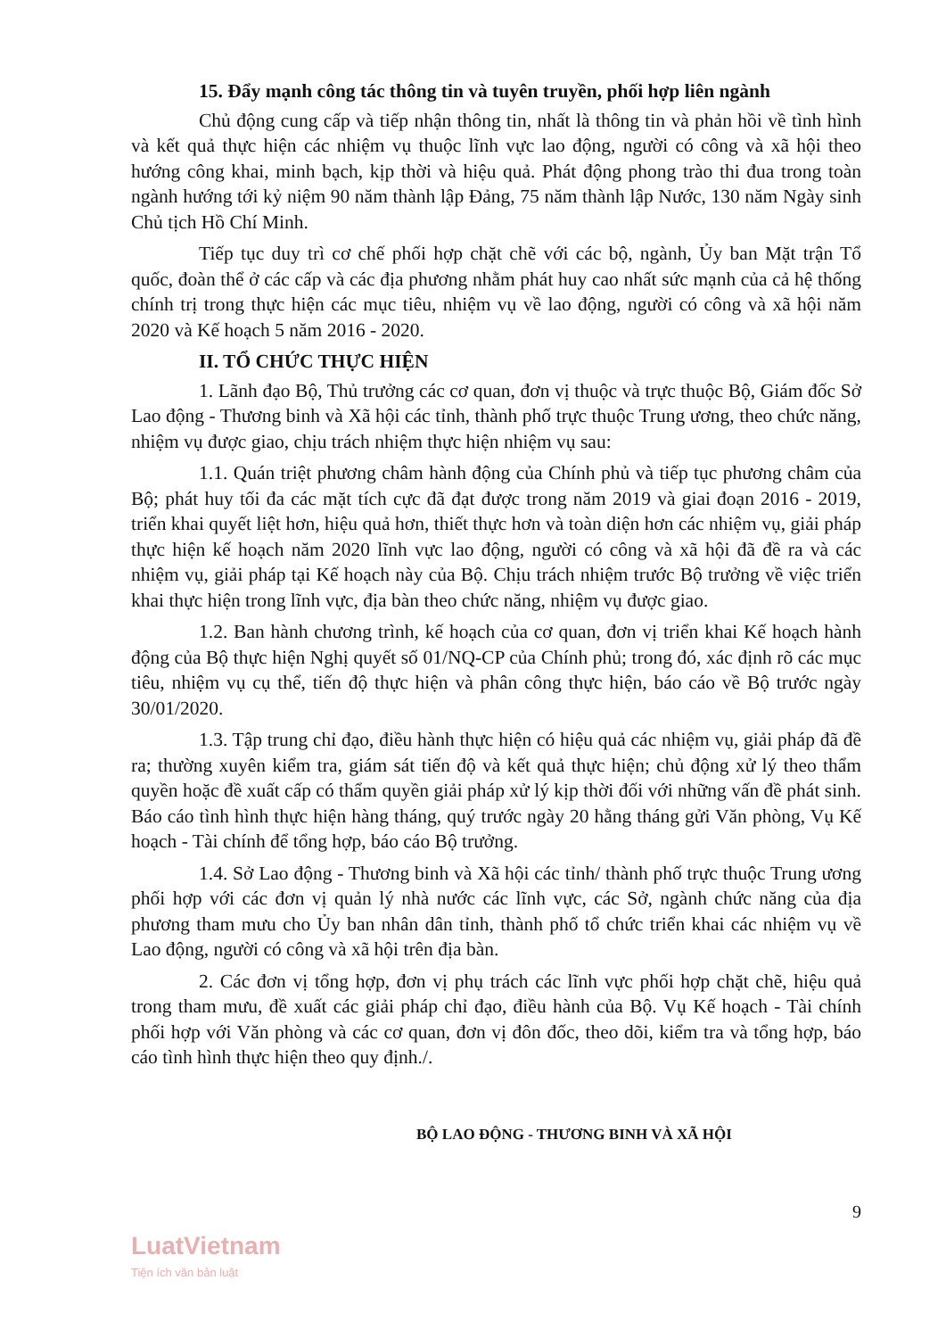15. Đẩy mạnh công tác thông tin và tuyên truyền, phối hợp liên ngành
Chủ động cung cấp và tiếp nhận thông tin, nhất là thông tin và phản hồi về tình hình và kết quả thực hiện các nhiệm vụ thuộc lĩnh vực lao động, người có công và xã hội theo hướng công khai, minh bạch, kịp thời và hiệu quả. Phát động phong trào thi đua trong toàn ngành hướng tới kỷ niệm 90 năm thành lập Đảng, 75 năm thành lập Nước, 130 năm Ngày sinh Chủ tịch Hồ Chí Minh.
Tiếp tục duy trì cơ chế phối hợp chặt chẽ với các bộ, ngành, Ủy ban Mặt trận Tổ quốc, đoàn thể ở các cấp và các địa phương nhằm phát huy cao nhất sức mạnh của cả hệ thống chính trị trong thực hiện các mục tiêu, nhiệm vụ về lao động, người có công và xã hội năm 2020 và Kế hoạch 5 năm 2016 - 2020.
II. TỔ CHỨC THỰC HIỆN
1. Lãnh đạo Bộ, Thủ trưởng các cơ quan, đơn vị thuộc và trực thuộc Bộ, Giám đốc Sở Lao động - Thương binh và Xã hội các tỉnh, thành phố trực thuộc Trung ương, theo chức năng, nhiệm vụ được giao, chịu trách nhiệm thực hiện nhiệm vụ sau:
1.1. Quán triệt phương châm hành động của Chính phủ và tiếp tục phương châm của Bộ; phát huy tối đa các mặt tích cực đã đạt được trong năm 2019 và giai đoạn 2016 - 2019, triển khai quyết liệt hơn, hiệu quả hơn, thiết thực hơn và toàn diện hơn các nhiệm vụ, giải pháp thực hiện kế hoạch năm 2020 lĩnh vực lao động, người có công và xã hội đã đề ra và các nhiệm vụ, giải pháp tại Kế hoạch này của Bộ. Chịu trách nhiệm trước Bộ trưởng về việc triển khai thực hiện trong lĩnh vực, địa bàn theo chức năng, nhiệm vụ được giao.
1.2. Ban hành chương trình, kế hoạch của cơ quan, đơn vị triển khai Kế hoạch hành động của Bộ thực hiện Nghị quyết số 01/NQ-CP của Chính phủ; trong đó, xác định rõ các mục tiêu, nhiệm vụ cụ thể, tiến độ thực hiện và phân công thực hiện, báo cáo về Bộ trước ngày 30/01/2020.
1.3. Tập trung chỉ đạo, điều hành thực hiện có hiệu quả các nhiệm vụ, giải pháp đã đề ra; thường xuyên kiểm tra, giám sát tiến độ và kết quả thực hiện; chủ động xử lý theo thẩm quyền hoặc đề xuất cấp có thẩm quyền giải pháp xử lý kịp thời đối với những vấn đề phát sinh. Báo cáo tình hình thực hiện hàng tháng, quý trước ngày 20 hằng tháng gửi Văn phòng, Vụ Kế hoạch - Tài chính để tổng hợp, báo cáo Bộ trưởng.
1.4. Sở Lao động - Thương binh và Xã hội các tỉnh/ thành phố trực thuộc Trung ương phối hợp với các đơn vị quản lý nhà nước các lĩnh vực, các Sở, ngành chức năng của địa phương tham mưu cho Ủy ban nhân dân tỉnh, thành phố tổ chức triển khai các nhiệm vụ về Lao động, người có công và xã hội trên địa bàn.
2. Các đơn vị tổng hợp, đơn vị phụ trách các lĩnh vực phối hợp chặt chẽ, hiệu quả trong tham mưu, đề xuất các giải pháp chỉ đạo, điều hành của Bộ. Vụ Kế hoạch - Tài chính phối hợp với Văn phòng và các cơ quan, đơn vị đôn đốc, theo dõi, kiểm tra và tổng hợp, báo cáo tình hình thực hiện theo quy định./.
BỘ LAO ĐỘNG - THƯƠNG BINH VÀ XÃ HỘI
9
LuatVietnam
Tiện ích văn bản luật